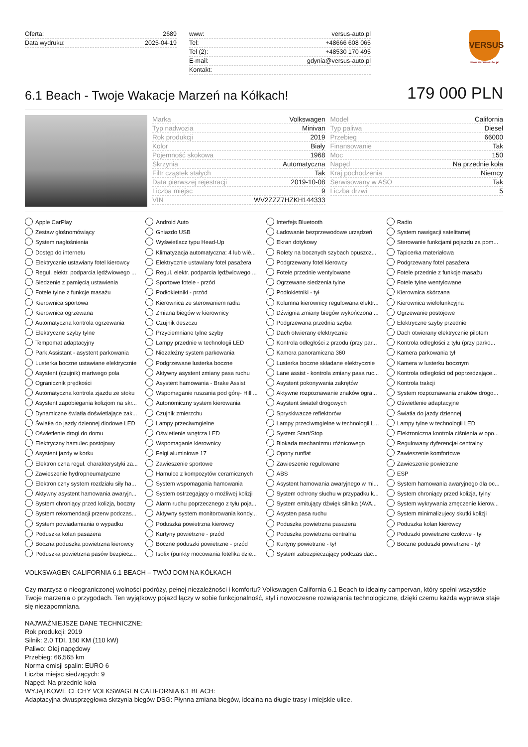Oferta: 2689
Data wydruku: 2025-04-19
www: versus-auto.pl
Tel: +48666 608 065
Tel (2): +48530 170 495
E-mail: gdynia@versus-auto.pl
Kontakt:
VERSUS
www.versus-auto.pl
6.1 Beach - Twoje Wakacje Marzeń na Kółkach!
179 000 PLN
Marka Volkswagen
Typ nadwozia Minivan
Rok produkcji 2019
Kolor Biały
Pojemność skokowa 1968
Skrzynia Automatyczna
Filtr cząstek stałych Tak
Data pierwszej rejestracji 2019-10-08
Liczba miejsc 9
VIN WV2ZZZ7HZKH144333
Model California
Typ paliwa Diesel
Przebieg 66000
Finansowanie Tak
Moc 150
Napęd Na przednie koła
Kraj pochodzenia Niemcy
Serwisowany w ASO Tak
Liczba drzwi 5
Apple CarPlay
Android Auto
Interfejs Bluetooth
Radio
Zestaw głośnomówiący
Gniazdo USB
Ładowanie bezprzewodowe urządzeń
System nawigacji satelitarnej
System nagłośnienia
Wyświetlacz typu Head-Up
Ekran dotykowy
Sterowanie funkcjami pojazdu za pom...
Dostęp do internetu
Klimatyzacja automatyczna: 4 lub wiê...
Rolety na bocznych szybach opuszcz...
Tapicerka materiałowa
Elektrycznie ustawiany fotel kierowcy
Elektrycznie ustawiany fotel pasażera
Podgrzewany fotel kierowcy
Podgrzewany fotel pasażera
Regul. elektr. podparcia lędźwiowego ...
Regul. elektr. podparcia lędźwiowego ...
Fotele przednie wentylowane
Fotele przednie z funkcje masażu
Siedzenie z pamięcią ustawienia
Sportowe fotele - przód
Ogrzewane siedzenia tylne
Fotele tylne wentylowane
Fotele tylne z funkcje masażu
Podłokietniki - przód
Podłokietniki - tył
Kierownica skórzana
Kierownica sportowa
Kierownica ze sterowaniem radia
Kolumna kierownicy regulowana elektr...
Kierownica wielofunkcyjna
Kierownica ogrzewana
Zmiana biegów w kierownicy
Dźwignia zmiany biegów wykończona ...
Ogrzewanie postojowe
Automatyczna kontrola ogrzewania
Czujnik deszczu
Podgrzewana przednia szyba
Elektryczne szyby przednie
Elektryczne szyby tylne
Przyciemniane tylne szyby
Dach otwierany elektrycznie
Dach otwierany elektrycznie pilotem
Tempomat adaptacyjny
Lampy przednie w technologii LED
Kontrola odległości z przodu (przy par...
Kontrola odległości z tyłu (przy parko...
Park Assistant - asystent parkowania
Niezależny system parkowania
Kamera panoramiczna 360
Kamera parkowania tył
Lusterka boczne ustawiane elektrycznie
Podgrzewane lusterka boczne
Lusterka boczne składane elektrycznie
Kamera w lusterku bocznym
Asystent (czujnik) martwego pola
Aktywny asystent zmiany pasa ruchu
Lane assist - kontrola zmiany pasa ruc...
Kontrola odległości od poprzedzające...
Ogranicznik prędkości
Asystent hamowania - Brake Assist
Asystent pokonywania zakrętów
Kontrola trakcji
Automatyczna kontrola zjazdu ze stoku
Wspomaganie ruszania pod górę- Hill ...
Aktywne rozpoznawanie znaków ogra...
System rozpoznawania znaków drogo...
Asystent zapobiegania kolizjom na skr...
Autonomiczny system kierowania
Asystent świateł drogowych
Oświetlenie adaptacyjne
Dynamiczne światła doświetlające zak...
Czujnik zmierzchu
Spryskiwacze reflektorów
Światła do jazdy dziennej
Światła do jazdy dziennej diodowe LED
Lampy przeciwmgielne
Lampy przeciwmgielne w technologii L...
Lampy tylne w technologii LED
Oświetlenie drogi do domu
Oświetlenie wnętrza LED
System Start/Stop
Elektroniczna kontrola ciśnienia w opo...
Elektryczny hamulec postojowy
Wspomaganie kierownicy
Blokada mechanizmu różnicowego
Regulowany dyferencjał centralny
Asystent jazdy w korku
Felgi aluminiowe 17
Opony runflat
Zawieszenie komfortowe
Elektroniczna regul. charakterystyki za...
Zawieszenie sportowe
Zawieszenie regulowane
Zawieszenie powietrzne
Zawieszenie hydropneumatyczne
Hamulce z kompozytów ceramicznych
ABS
ESP
Elektroniczny system rozdziału siły ha...
System wspomagania hamowania
Asystent hamowania awaryjnego w mi...
System hamowania awaryjnego dla oc...
Aktywny asystent hamowania awaryjn...
System ostrzegający o możliwej kolizji
System ochrony słuchu w przypadku k...
System chroniący przed kolizja, tylny
System chroniący przed kolizja, boczny
Alarm ruchu poprzecznego z tyłu poja...
System emitujący dźwięk silnika (AVA...
System wykrywania zmęczenie kierow...
System rekomendacji przerw podczas...
Aktywny system monitorowania kondy...
Asysten pasa ruchu
System minimalizujecy skutki kolizji
System powiadamiania o wypadku
Poduszka powietrzna kierowcy
Poduszka powietrzna pasażera
Poduszka kolan kierowcy
Poduszka kolan pasażera
Kurtyny powietrzne - przód
Poduszka powietrzna centralna
Poduszki powietrzne czolowe - tyl
Boczna poduszka powietrzna kierowcy
Boczne poduszki powietrzne - przód
Kurtyny powietrzne - tył
Boczne poduszki powietrzne - tył
Poduszka powietrzna pasów bezpiecz...
Isofix (punkty mocowania fotelika dzie...
System zabezpieczający podczas dac...
VOLKSWAGEN CALIFORNIA 6.1 BEACH – TWÓJ DOM NA KÓŁKACH
Czy marzysz o nieograniczonej wolności podróży, pełnej niezależności i komfortu? Volkswagen California 6.1 Beach to idealny campervan, który spełni wszystkie Twoje marzenia o przygodach. Ten wyjątkowy pojazd łączy w sobie funkcjonalność, styl i nowoczesne rozwiązania technologiczne, dzięki czemu każda wyprawa staje się niezapomniana.
NAJWAŻNIEJSZE DANE TECHNICZNE:
Rok produkcji: 2019
Silnik: 2.0 TDI, 150 KM (110 kW)
Paliwo: Olej napędowy
Przebieg: 66,565 km
Norma emisji spalin: EURO 6
Liczba miejsc siedzących: 9
Napęd: Na przednie koła
WYJĄTKOWE CECHY VOLKSWAGEN CALIFORNIA 6.1 BEACH:
Adaptacyjna dwusprzęgłowa skrzynia biegów DSG: Płynna zmiana biegów, idealna na długie trasy i miejskie ulice.